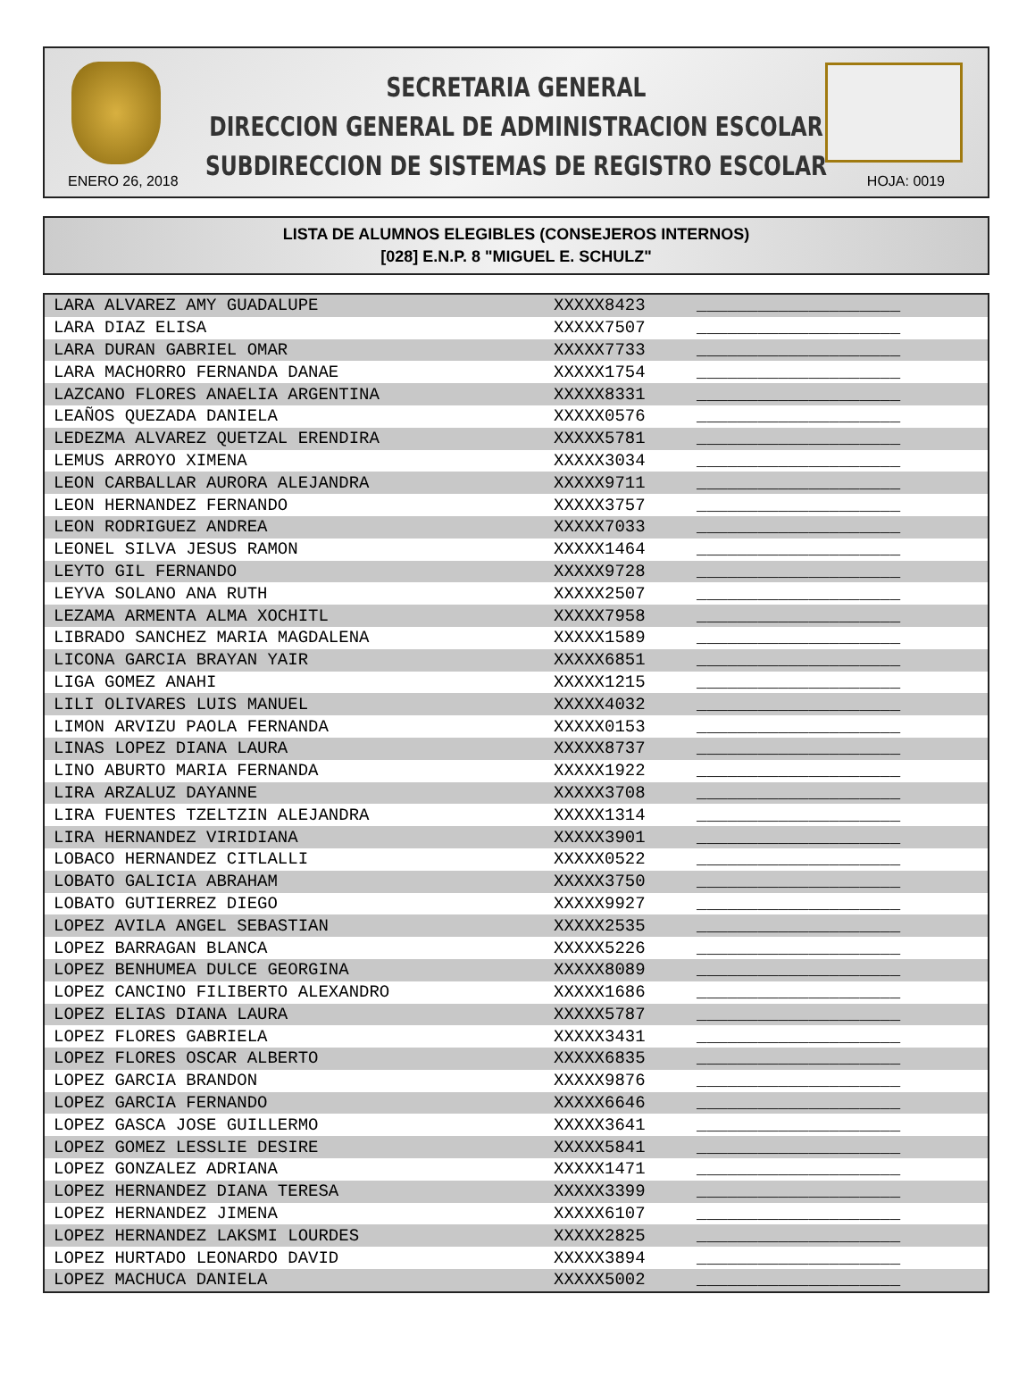SECRETARIA GENERAL
DIRECCION GENERAL DE ADMINISTRACION ESCOLAR
SUBDIRECCION DE SISTEMAS DE REGISTRO ESCOLAR
ENERO 26, 2018 HOJA: 0019
LISTA DE ALUMNOS ELEGIBLES (CONSEJEROS INTERNOS)
[028] E.N.P. 8 "MIGUEL E. SCHULZ"
| LARA ALVAREZ AMY GUADALUPE | XXXXX8423 | ____________________ |
| LARA DIAZ ELISA | XXXXX7507 | ____________________ |
| LARA DURAN GABRIEL OMAR | XXXXX7733 | ____________________ |
| LARA MACHORRO FERNANDA DANAE | XXXXX1754 | ____________________ |
| LAZCANO FLORES ANAELIA ARGENTINA | XXXXX8331 | ____________________ |
| LEAÑOS QUEZADA DANIELA | XXXXX0576 | ____________________ |
| LEDEZMA ALVAREZ QUETZAL ERENDIRA | XXXXX5781 | ____________________ |
| LEMUS ARROYO XIMENA | XXXXX3034 | ____________________ |
| LEON CARBALLAR AURORA ALEJANDRA | XXXXX9711 | ____________________ |
| LEON HERNANDEZ FERNANDO | XXXXX3757 | ____________________ |
| LEON RODRIGUEZ ANDREA | XXXXX7033 | ____________________ |
| LEONEL SILVA JESUS RAMON | XXXXX1464 | ____________________ |
| LEYTO GIL FERNANDO | XXXXX9728 | ____________________ |
| LEYVA SOLANO ANA RUTH | XXXXX2507 | ____________________ |
| LEZAMA ARMENTA ALMA XOCHITL | XXXXX7958 | ____________________ |
| LIBRADO SANCHEZ MARIA MAGDALENA | XXXXX1589 | ____________________ |
| LICONA GARCIA BRAYAN YAIR | XXXXX6851 | ____________________ |
| LIGA GOMEZ ANAHI | XXXXX1215 | ____________________ |
| LILI OLIVARES LUIS MANUEL | XXXXX4032 | ____________________ |
| LIMON ARVIZU PAOLA FERNANDA | XXXXX0153 | ____________________ |
| LINAS LOPEZ DIANA LAURA | XXXXX8737 | ____________________ |
| LINO ABURTO MARIA FERNANDA | XXXXX1922 | ____________________ |
| LIRA ARZALUZ DAYANNE | XXXXX3708 | ____________________ |
| LIRA FUENTES TZELTZIN ALEJANDRA | XXXXX1314 | ____________________ |
| LIRA HERNANDEZ VIRIDIANA | XXXXX3901 | ____________________ |
| LOBACO HERNANDEZ CITLALLI | XXXXX0522 | ____________________ |
| LOBATO GALICIA ABRAHAM | XXXXX3750 | ____________________ |
| LOBATO GUTIERREZ DIEGO | XXXXX9927 | ____________________ |
| LOPEZ AVILA ANGEL SEBASTIAN | XXXXX2535 | ____________________ |
| LOPEZ BARRAGAN BLANCA | XXXXX5226 | ____________________ |
| LOPEZ BENHUMEA DULCE GEORGINA | XXXXX8089 | ____________________ |
| LOPEZ CANCINO FILIBERTO ALEXANDRO | XXXXX1686 | ____________________ |
| LOPEZ ELIAS DIANA LAURA | XXXXX5787 | ____________________ |
| LOPEZ FLORES GABRIELA | XXXXX3431 | ____________________ |
| LOPEZ FLORES OSCAR ALBERTO | XXXXX6835 | ____________________ |
| LOPEZ GARCIA BRANDON | XXXXX9876 | ____________________ |
| LOPEZ GARCIA FERNANDO | XXXXX6646 | ____________________ |
| LOPEZ GASCA JOSE GUILLERMO | XXXXX3641 | ____________________ |
| LOPEZ GOMEZ LESSLIE DESIRE | XXXXX5841 | ____________________ |
| LOPEZ GONZALEZ ADRIANA | XXXXX1471 | ____________________ |
| LOPEZ HERNANDEZ DIANA TERESA | XXXXX3399 | ____________________ |
| LOPEZ HERNANDEZ JIMENA | XXXXX6107 | ____________________ |
| LOPEZ HERNANDEZ LAKSMI LOURDES | XXXXX2825 | ____________________ |
| LOPEZ HURTADO LEONARDO DAVID | XXXXX3894 | ____________________ |
| LOPEZ MACHUCA DANIELA | XXXXX5002 | ____________________ |